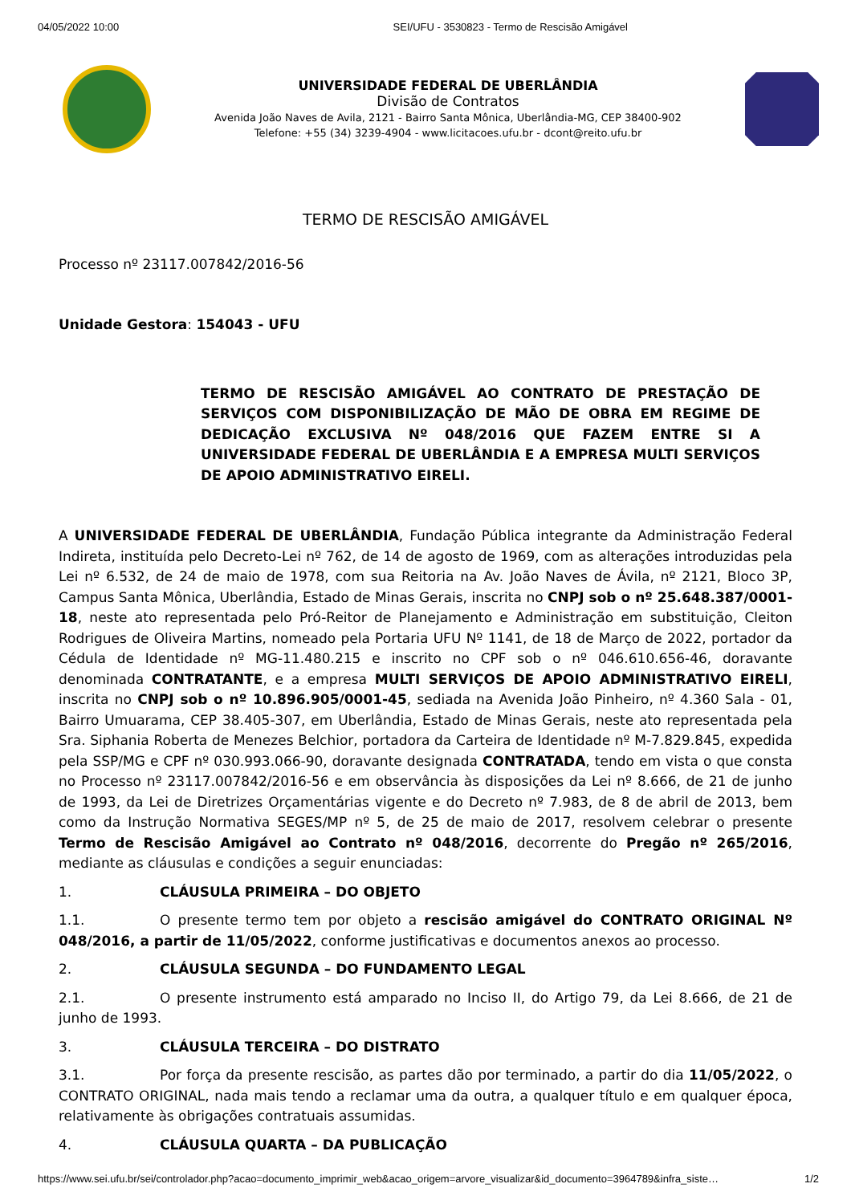04/05/2022 10:00 SEI/UFU - 3530823 - Termo de Rescisão Amigável
UNIVERSIDADE FEDERAL DE UBERLÂNDIA
Divisão de Contratos
Avenida João Naves de Avila, 2121 - Bairro Santa Mônica, Uberlândia-MG, CEP 38400-902
Telefone: +55 (34) 3239-4904 - www.licitacoes.ufu.br - dcont@reito.ufu.br
TERMO DE RESCISÃO AMIGÁVEL
Processo nº 23117.007842/2016-56
Unidade Gestora: 154043 - UFU
TERMO DE RESCISÃO AMIGÁVEL AO CONTRATO DE PRESTAÇÃO DE SERVIÇOS COM DISPONIBILIZAÇÃO DE MÃO DE OBRA EM REGIME DE DEDICAÇÃO EXCLUSIVA Nº 048/2016 QUE FAZEM ENTRE SI A UNIVERSIDADE FEDERAL DE UBERLÂNDIA E A EMPRESA MULTI SERVIÇOS DE APOIO ADMINISTRATIVO EIRELI.
A UNIVERSIDADE FEDERAL DE UBERLÂNDIA, Fundação Pública integrante da Administração Federal Indireta, instituída pelo Decreto-Lei nº 762, de 14 de agosto de 1969, com as alterações introduzidas pela Lei nº 6.532, de 24 de maio de 1978, com sua Reitoria na Av. João Naves de Ávila, nº 2121, Bloco 3P, Campus Santa Mônica, Uberlândia, Estado de Minas Gerais, inscrita no CNPJ sob o nº 25.648.387/0001-18, neste ato representada pelo Pró-Reitor de Planejamento e Administração em substituição, Cleiton Rodrigues de Oliveira Martins, nomeado pela Portaria UFU Nº 1141, de 18 de Março de 2022, portador da Cédula de Identidade nº MG-11.480.215 e inscrito no CPF sob o nº 046.610.656-46, doravante denominada CONTRATANTE, e a empresa MULTI SERVIÇOS DE APOIO ADMINISTRATIVO EIRELI, inscrita no CNPJ sob o nº 10.896.905/0001-45, sediada na Avenida João Pinheiro, nº 4.360 Sala - 01, Bairro Umuarama, CEP 38.405-307, em Uberlândia, Estado de Minas Gerais, neste ato representada pela Sra. Siphania Roberta de Menezes Belchior, portadora da Carteira de Identidade nº M-7.829.845, expedida pela SSP/MG e CPF nº 030.993.066-90, doravante designada CONTRATADA, tendo em vista o que consta no Processo nº 23117.007842/2016-56 e em observância às disposições da Lei nº 8.666, de 21 de junho de 1993, da Lei de Diretrizes Orçamentárias vigente e do Decreto nº 7.983, de 8 de abril de 2013, bem como da Instrução Normativa SEGES/MP nº 5, de 25 de maio de 2017, resolvem celebrar o presente Termo de Rescisão Amigável ao Contrato nº 048/2016, decorrente do Pregão nº 265/2016, mediante as cláusulas e condições a seguir enunciadas:
1. CLÁUSULA PRIMEIRA – DO OBJETO
1.1. O presente termo tem por objeto a rescisão amigável do CONTRATO ORIGINAL Nº 048/2016, a partir de 11/05/2022, conforme justificativas e documentos anexos ao processo.
2. CLÁUSULA SEGUNDA – DO FUNDAMENTO LEGAL
2.1. O presente instrumento está amparado no Inciso II, do Artigo 79, da Lei 8.666, de 21 de junho de 1993.
3. CLÁUSULA TERCEIRA – DO DISTRATO
3.1. Por força da presente rescisão, as partes dão por terminado, a partir do dia 11/05/2022, o CONTRATO ORIGINAL, nada mais tendo a reclamar uma da outra, a qualquer título e em qualquer época, relativamente às obrigações contratuais assumidas.
4. CLÁUSULA QUARTA – DA PUBLICAÇÃO
https://www.sei.ufu.br/sei/controlador.php?acao=documento_imprimir_web&acao_origem=arvore_visualizar&id_documento=3964789&infra_siste… 1/2